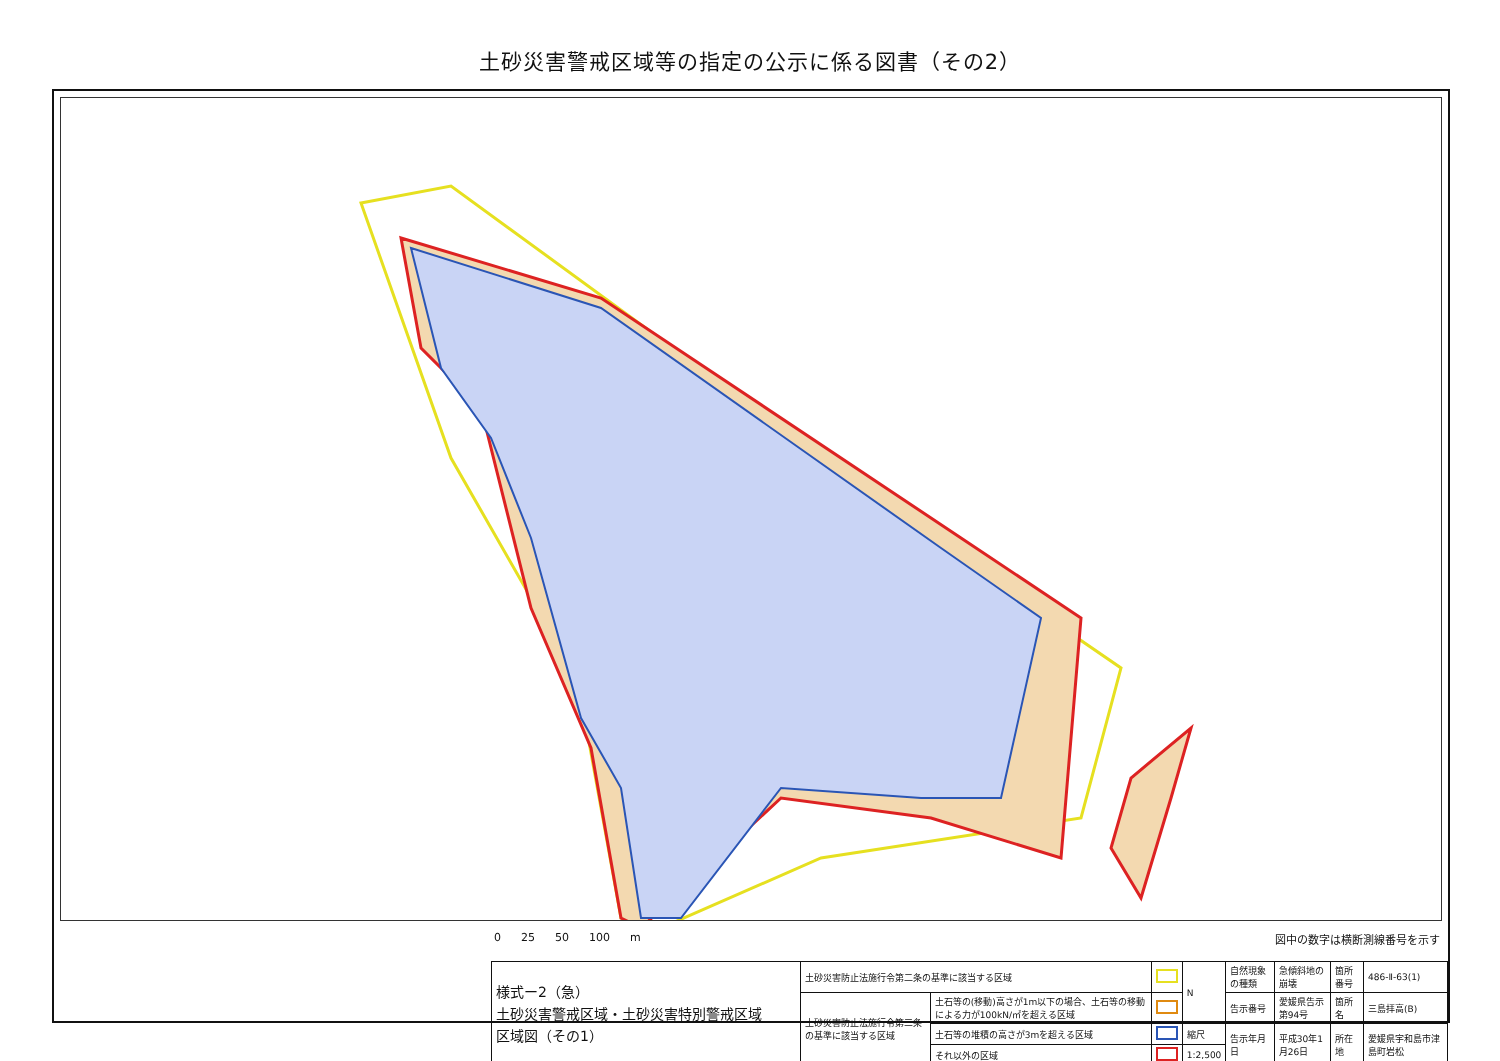土砂災害警戒区域等の指定の公示に係る図書（その2）
0 25 50 100 m 図中の数字は横断測線番号を示す
| 様式ー2（急） 土砂災害警戒区域・土砂災害特別警戒区域 区域図（その1） | 土砂災害防止法施行令第二条の基準に該当する区域 | | | N | 自然現象の種類 | 急傾斜地の崩壊 | 箇所番号 | 486-Ⅱ-63(1) |
| | 土砂災害防止法施行令第三条の基準に該当する区域 | 土石等の(移動)高さが1m以下の場合、土石等の移動による力が100kN/㎡を超える区域 | | | 告示番号 | 愛媛県告示第94号 | 箇所名 | 三島拝高(B) |
| | | 土石等の堆積の高さが3mを超える区域 | | 縮尺 | 告示年月日 | 平成30年1月26日 | 所在地 | 愛媛県宇和島市津島町岩松 |
| | | それ以外の区域 | | 1:2,500 | | | | |